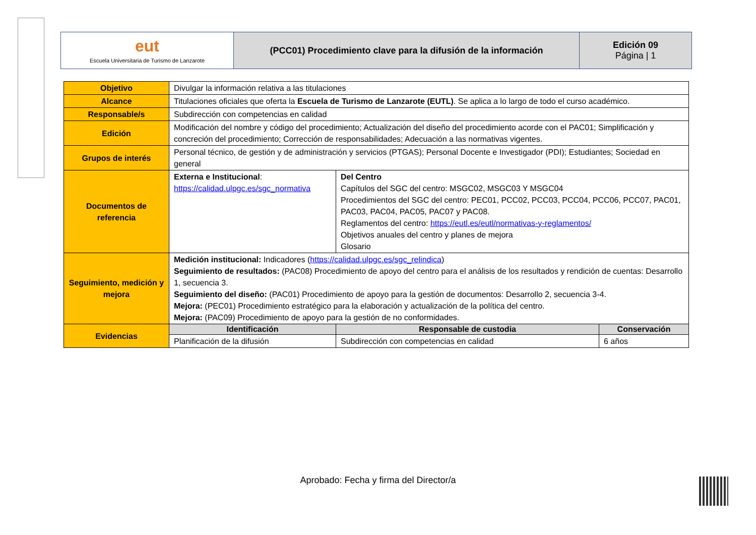| eut Escuela Universitaria de Turismo de Lanzarote | (PCC01) Procedimiento clave para la difusión de la información | Edición 09 Página / 1 |
| Objetivo | Divulgar la información relativa a las titulaciones | | |
| Alcance | Titulaciones oficiales que oferta la Escuela de Turismo de Lanzarote (EUTL) . Se aplica a lo largo de todo el curso académico. | | |
| Responsable/s | Subdirección con competencias en calidad | | |
| Edición | Modificación del nombre y código del procedimiento; Actualización del diseño del procedimiento acorde con el PAC01; Simplificación y concreción del procedimiento; Corrección de responsabilidades; Adecuación a las normativas vigentes. | | |
| Grupos de interés | Personal técnico, de gestión y de administración y servicios (PTGAS); Personal Docente e Investigador (PDI); Estudiantes; Sociedad en general | | |
| Documentos de referencia | Externa e Institucional : https://calidad.ulpgc.es/sgc_normativa | Del Centro Capítulos del SGC del centro: MSGC02, MSGC03 Y MSGC04 Procedimientos del SGC del centro: PEC01, PCC02, PCC03, PCC04, PCC06, PCC07, PAC01, PAC03, PAC04, PAC05, PAC07 y PAC08. Reglamentos del centro: https://eutl.es/eutl/normativas-y-reglamentos/ Objetivos anuales del centro y planes de mejora Glosario | |
| Seguimiento, medición y mejora | Medición institucional: Indicadores ( https://calidad.ulpgc.es/sgc_relindica ) Seguimiento de resultados: (PAC08) Procedimiento de apoyo del centro para el análisis de los resultados y rendición de cuentas: Desarrollo 1, secuencia 3. Seguimiento del diseño: (PAC01) Procedimiento de apoyo para la gestión de documentos: Desarrollo 2, secuencia 3-4. Mejora: (PEC01) Procedimiento estratégico para la elaboración y actualización de la política del centro. Mejora: (PAC09) Procedimiento de apoyo para la gestión de no conformidades. | | |
| Evidencias | Identificación | Responsable de custodia | Conservación |
| | Planificación de la difusión | Subdirección con competencias en calidad | 6 años |
Aprobado: Fecha y firma del Director/a